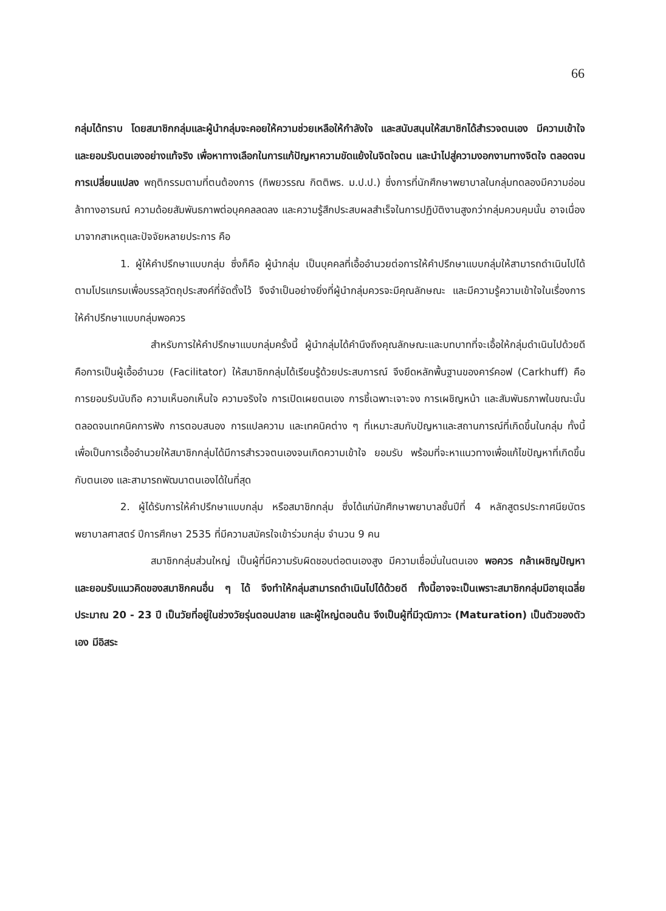66
กลุ่มได้ทราบ โดยสมาชิกกลุ่มและผู้นำกลุ่มจะคอยให้ความช่วยเหลือให้กำลังใจ และสนับสนุนให้สมาชิกได้สำรวจตนเอง มีความเข้าใจ และยอมรับตนเองอย่างแท้จริง เพื่อหาทางเลือกในการแก้ปัญหาความขัดแย้งในจิตใจตน และนำไปสู่ความงอกงามทางจิตใจ ตลอดจนการเปลี่ยนแปลง พฤติกรรมตามที่ตนต้องการ (ทิพยวรรณ กิตติพร. ม.ป.ป.) ซึ่งการที่นักศึกษาพยาบาลในกลุ่มทดลองมีความอ่อนล้าทางอารมณ์ ความด้อยสัมพันธภาพต่อบุคคลลดลง และความรู้สึกประสบผลสำเร็จในการปฏิบัติงานสูงกว่ากลุ่มควบคุมนั้น อาจเนื่องมาจากสาเหตุและปัจจัยหลายประการ คือ
1. ผู้ให้คำปรึกษาแบบกลุ่ม ซึ่งก็คือ ผู้นำกลุ่ม เป็นบุคคลที่เอื้ออำนวยต่อการให้คำปรึกษาแบบกลุ่มให้สามารถดำเนินไปได้ตามโปรแกรมเพื่อบรรลุวัตถุประสงค์ที่จัดตั้งไว้ จึงจำเป็นอย่างยิ่งที่ผู้นำกลุ่มควรจะมีคุณลักษณะ และมีความรู้ความเข้าใจในเรื่องการให้คำปรึกษาแบบกลุ่มพอควร
สำหรับการให้คำปรึกษาแบบกลุ่มครั้งนี้ ผู้นำกลุ่มได้คำนึงถึงคุณลักษณะและบทบาทที่จะเอื้อให้กลุ่มดำเนินไปด้วยดี คือการเป็นผู้เอื้ออำนวย (Facilitator) ให้สมาชิกกลุ่มได้เรียนรู้ด้วยประสบการณ์ จึงยึดหลักพื้นฐานของคาร์คอฟ (Carkhuff) คือ การยอมรับนับถือ ความเห็นอกเห็นใจ ความจริงใจ การเปิดเผยตนเอง การชี้เฉพาะเจาะจง การเผชิญหน้า และสัมพันธภาพในขณะนั้น ตลอดจนเทคนิคการฟัง การตอบสนอง การแปลความ และเทคนิคต่าง ๆ ที่เหมาะสมกับปัญหาและสถานการณ์ที่เกิดขึ้นในกลุ่ม ทั้งนี้เพื่อเป็นการเอื้ออำนวยให้สมาชิกกลุ่มได้มีการสำรวจตนเองจนเกิดความเข้าใจ ยอมรับ พร้อมที่จะหาแนวทางเพื่อแก้ไขปัญหาที่เกิดขึ้นกับตนเอง และสามารถพัฒนาตนเองได้ในที่สุด
2. ผู้ได้รับการให้คำปรึกษาแบบกลุ่ม หรือสมาชิกกลุ่ม ซึ่งได้แก่นักศึกษาพยาบาลชั้นปีที่ 4 หลักสูตรประกาศนียบัตรพยาบาลศาสตร์ ปีการศึกษา 2535 ที่มีความสมัครใจเข้าร่วมกลุ่ม จำนวน 9 คน
สมาชิกกลุ่มส่วนใหญ่ เป็นผู้ที่มีความรับผิดชอบต่อตนเองสูง มีความเชื่อมั่นในตนเอง พอควร กล้าเผชิญปัญหา และยอมรับแนวคิดของสมาชิกคนอื่น ๆ ได้ จึงทำให้กลุ่มสามารถดำเนินไปได้ด้วยดี ทั้งนี้อาจจะเป็นเพราะสมาชิกกลุ่มมีอายุเฉลี่ยประมาณ 20 - 23 ปี เป็นวัยที่อยู่ในช่วงวัยรุ่นตอนปลาย และผู้ใหญ่ตอนต้น จึงเป็นผู้ที่มีวุฒิภาวะ (Maturation) เป็นตัวของตัวเอง มีอิสระ